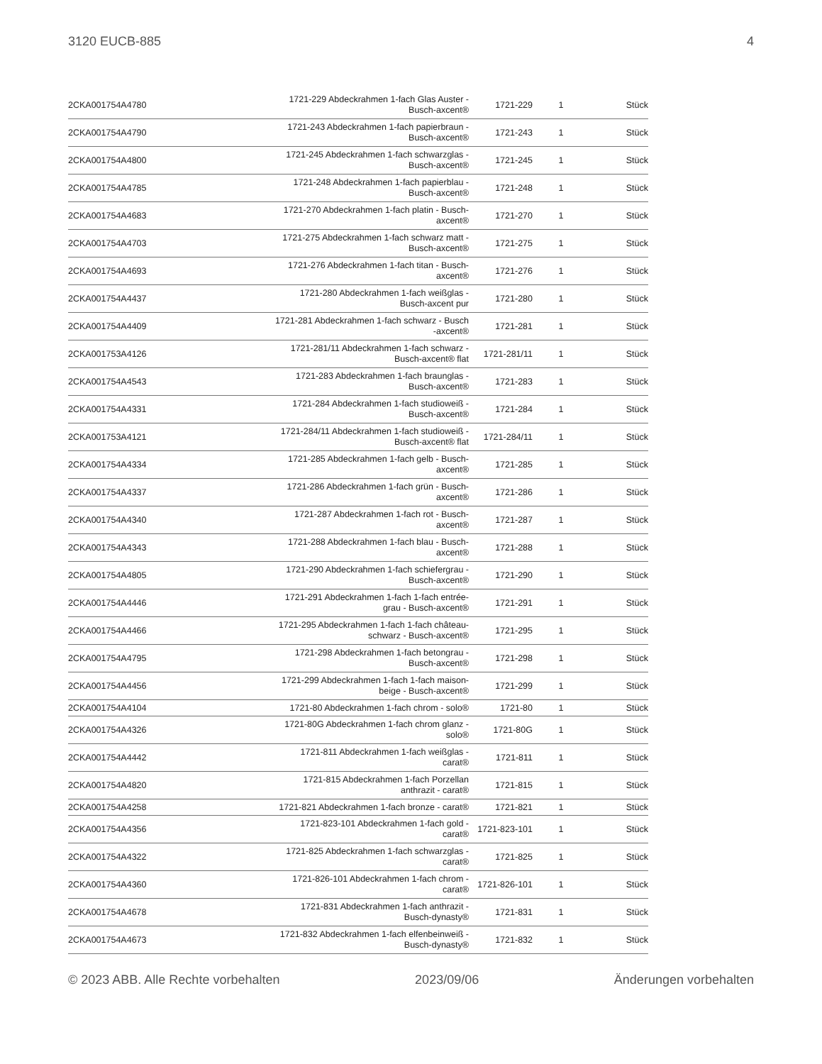3120 EUCB-885 4
| 2CKA001754A4780 | 1721-229 Abdeckrahmen 1-fach Glas Auster - Busch-axcent® | 1721-229 | 1 | Stück |
| 2CKA001754A4790 | 1721-243 Abdeckrahmen 1-fach papierbraun - Busch-axcent® | 1721-243 | 1 | Stück |
| 2CKA001754A4800 | 1721-245 Abdeckrahmen 1-fach schwarzglas - Busch-axcent® | 1721-245 | 1 | Stück |
| 2CKA001754A4785 | 1721-248 Abdeckrahmen 1-fach papierblau - Busch-axcent® | 1721-248 | 1 | Stück |
| 2CKA001754A4683 | 1721-270 Abdeckrahmen 1-fach platin - Busch- axcent® | 1721-270 | 1 | Stück |
| 2CKA001754A4703 | 1721-275 Abdeckrahmen 1-fach schwarz matt - Busch-axcent® | 1721-275 | 1 | Stück |
| 2CKA001754A4693 | 1721-276 Abdeckrahmen 1-fach titan - Busch- axcent® | 1721-276 | 1 | Stück |
| 2CKA001754A4437 | 1721-280 Abdeckrahmen 1-fach weißglas - Busch-axcent pur | 1721-280 | 1 | Stück |
| 2CKA001754A4409 | 1721-281 Abdeckrahmen 1-fach schwarz - Busch -axcent® | 1721-281 | 1 | Stück |
| 2CKA001753A4126 | 1721-281/11 Abdeckrahmen 1-fach schwarz - Busch-axcent® flat | 1721-281/11 | 1 | Stück |
| 2CKA001754A4543 | 1721-283 Abdeckrahmen 1-fach braunglas - Busch-axcent® | 1721-283 | 1 | Stück |
| 2CKA001754A4331 | 1721-284 Abdeckrahmen 1-fach studioweiß - Busch-axcent® | 1721-284 | 1 | Stück |
| 2CKA001753A4121 | 1721-284/11 Abdeckrahmen 1-fach studioweiß - Busch-axcent® flat | 1721-284/11 | 1 | Stück |
| 2CKA001754A4334 | 1721-285 Abdeckrahmen 1-fach gelb - Busch- axcent® | 1721-285 | 1 | Stück |
| 2CKA001754A4337 | 1721-286 Abdeckrahmen 1-fach grün - Busch- axcent® | 1721-286 | 1 | Stück |
| 2CKA001754A4340 | 1721-287 Abdeckrahmen 1-fach rot - Busch- axcent® | 1721-287 | 1 | Stück |
| 2CKA001754A4343 | 1721-288 Abdeckrahmen 1-fach blau - Busch- axcent® | 1721-288 | 1 | Stück |
| 2CKA001754A4805 | 1721-290 Abdeckrahmen 1-fach schiefergrau - Busch-axcent® | 1721-290 | 1 | Stück |
| 2CKA001754A4446 | 1721-291 Abdeckrahmen 1-fach 1-fach entrée- grau - Busch-axcent® | 1721-291 | 1 | Stück |
| 2CKA001754A4466 | 1721-295 Abdeckrahmen 1-fach 1-fach château- schwarz - Busch-axcent® | 1721-295 | 1 | Stück |
| 2CKA001754A4795 | 1721-298 Abdeckrahmen 1-fach betongrau - Busch-axcent® | 1721-298 | 1 | Stück |
| 2CKA001754A4456 | 1721-299 Abdeckrahmen 1-fach 1-fach maison- beige - Busch-axcent® | 1721-299 | 1 | Stück |
| 2CKA001754A4104 | 1721-80 Abdeckrahmen 1-fach chrom - solo® | 1721-80 | 1 | Stück |
| 2CKA001754A4326 | 1721-80G Abdeckrahmen 1-fach chrom glanz - solo® | 1721-80G | 1 | Stück |
| 2CKA001754A4442 | 1721-811 Abdeckrahmen 1-fach weißglas - carat® | 1721-811 | 1 | Stück |
| 2CKA001754A4820 | 1721-815 Abdeckrahmen 1-fach Porzellan anthrazit - carat® | 1721-815 | 1 | Stück |
| 2CKA001754A4258 | 1721-821 Abdeckrahmen 1-fach bronze - carat® | 1721-821 | 1 | Stück |
| 2CKA001754A4356 | 1721-823-101 Abdeckrahmen 1-fach gold - carat® | 1721-823-101 | 1 | Stück |
| 2CKA001754A4322 | 1721-825 Abdeckrahmen 1-fach schwarzglas - carat® | 1721-825 | 1 | Stück |
| 2CKA001754A4360 | 1721-826-101 Abdeckrahmen 1-fach chrom - carat® | 1721-826-101 | 1 | Stück |
| 2CKA001754A4678 | 1721-831 Abdeckrahmen 1-fach anthrazit - Busch-dynasty® | 1721-831 | 1 | Stück |
| 2CKA001754A4673 | 1721-832 Abdeckrahmen 1-fach elfenbeinweiß - Busch-dynasty® | 1721-832 | 1 | Stück |
© 2023 ABB. Alle Rechte vorbehalten 2023/09/06 Änderungen vorbehalten